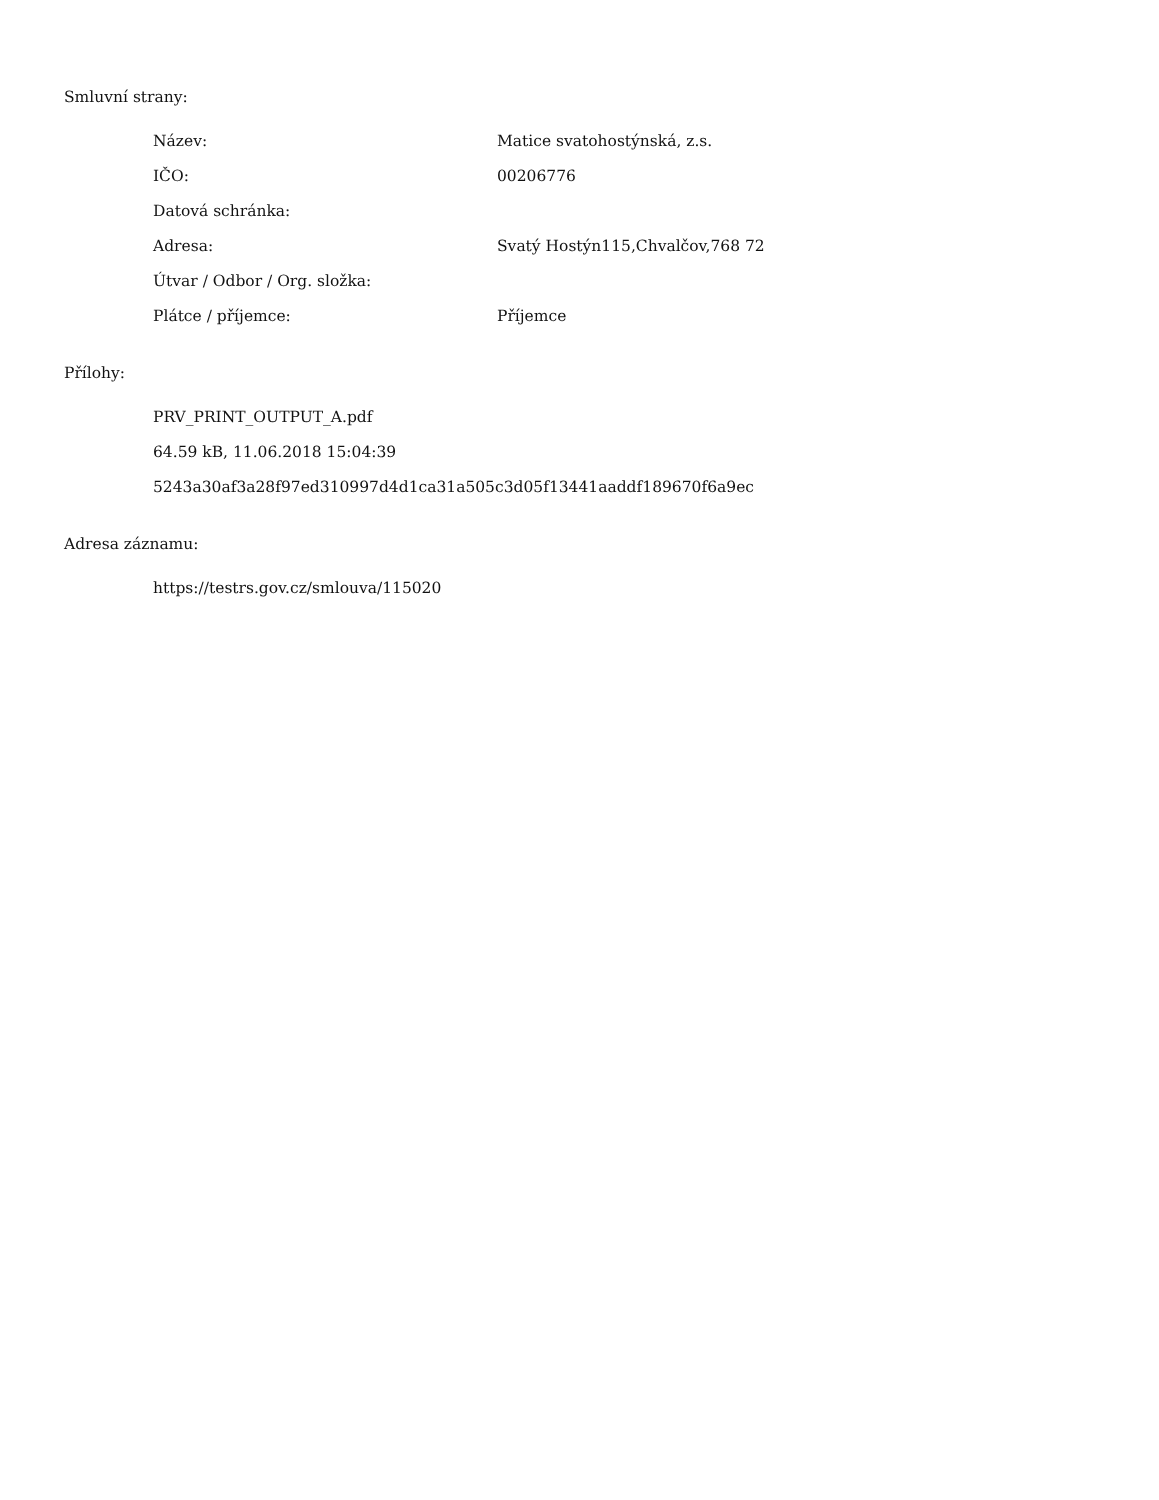Smluvní strany:
| Název: | Matice svatohostýnská, z.s. |
| IČO: | 00206776 |
| Datová schránka: | |
| Adresa: | Svatý Hostýn115,Chvalčov,768 72 |
| Útvar / Odbor / Org. složka: | |
| Plátce / příjemce: | Příjemce |
Přílohy:
| PRV_PRINT_OUTPUT_A.pdf |
| 64.59 kB, 11.06.2018 15:04:39 |
| 5243a30af3a28f97ed310997d4d1ca31a505c3d05f13441aaddf189670f6a9ec |
Adresa záznamu:
| https://testrs.gov.cz/smlouva/115020 |